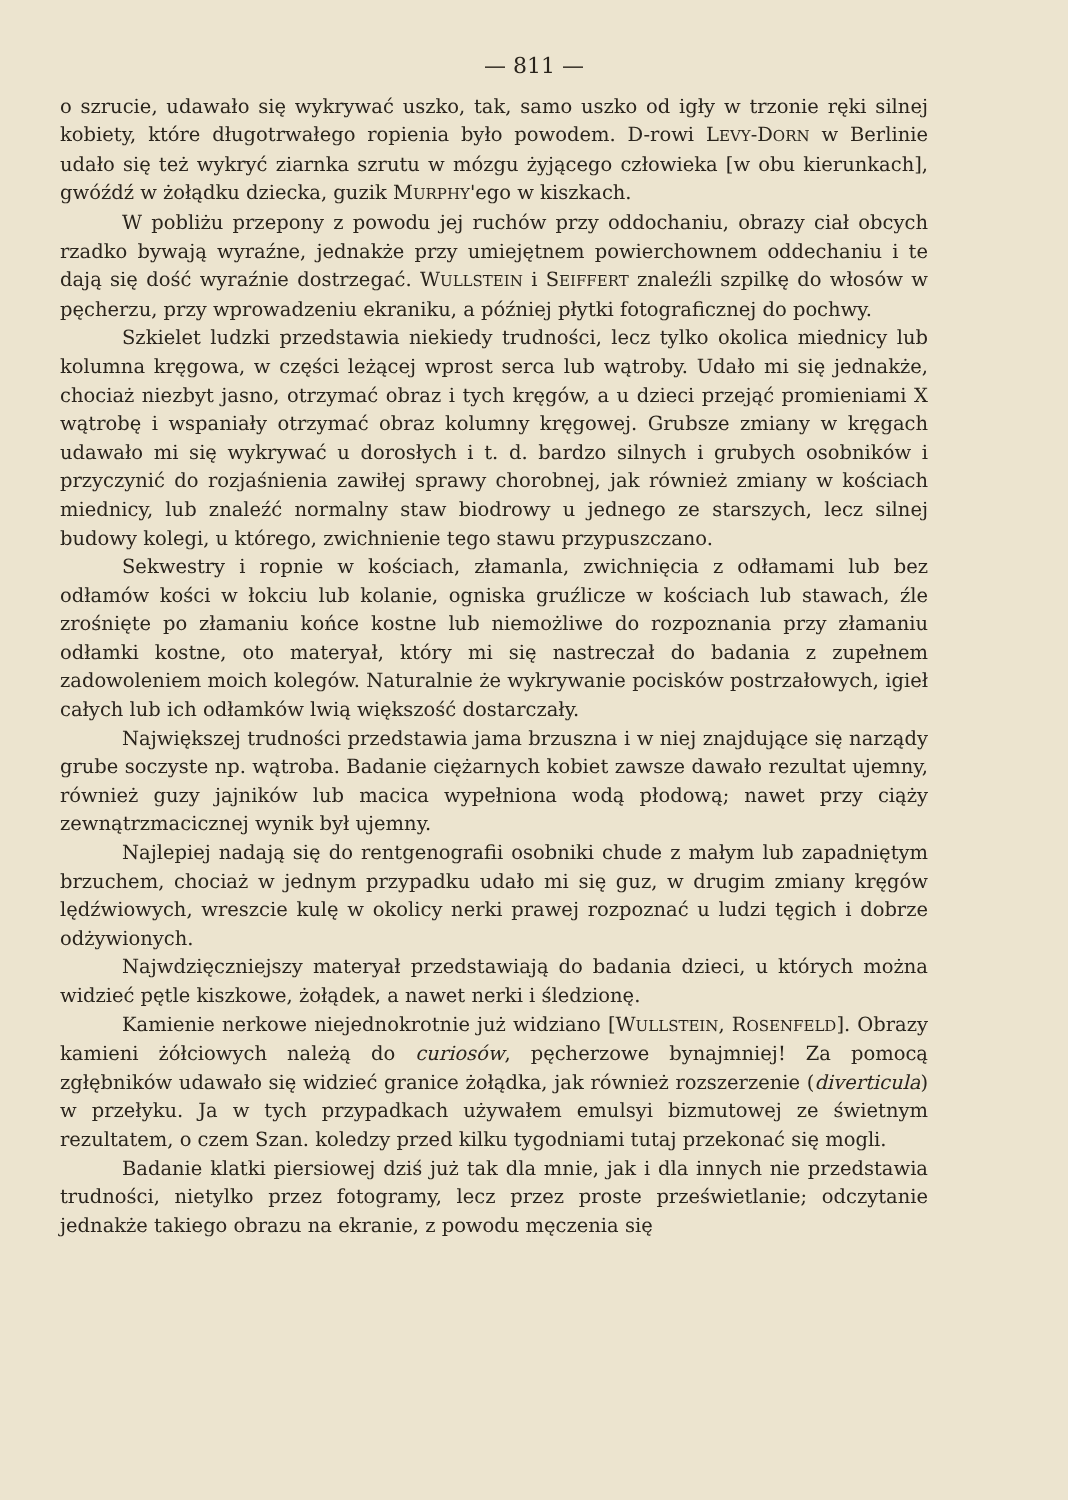— 811 —
o szrucie, udawało się wykrywać uszko, tak, samo uszko od igły w trzonie ręki silnej kobiety, które długotrwałego ropienia było powodem. D-rowi LEVY-DORN w Berlinie udało się też wykryć ziarnka szrutu w mózgu żyjącego człowieka [w obu kierunkach], gwóźdź w żołądku dziecka, guzik MURPHY'ego w kiszkach.
W pobliżu przepony z powodu jej ruchów przy oddochaniu, obrazy ciał obcych rzadko bywają wyraźne, jednakże przy umiejętnem powierchownem oddechaniu i te dają się dość wyraźnie dostrzegać. WULLSTEIN i SEIFFERT znaleźli szpilkę do włosów w pęcherzu, przy wprowadzeniu ekraniku, a później płytki fotograficznej do pochwy.
Szkielet ludzki przedstawia niekiedy trudności, lecz tylko okolica miednicy lub kolumna kręgowa, w części leżącej wprost serca lub wątroby. Udało mi się jednakże, chociaż niezbyt jasno, otrzymać obraz i tych kręgów, a u dzieci przejąć promieniami X wątrobę i wspaniały otrzymać obraz kolumny kręgowej. Grubsze zmiany w kręgach udawało mi się wykrywać u dorosłych i t. d. bardzo silnych i grubych osobników i przyczynić do rozjaśnienia zawiłej sprawy chorobnej, jak również zmiany w kościach miednicy, lub znaleźć normalny staw biodrowy u jednego ze starszych, lecz silnej budowy kolegi, u którego, zwichnienie tego stawu przypuszczano.
Sekwestry i ropnie w kościach, złamanla, zwichnięcia z odłamami lub bez odłamów kości w łokciu lub kolanie, ogniska gruźlicze w kościach lub stawach, źle zrośnięte po złamaniu końce kostne lub niemożliwe do rozpoznania przy złamaniu odłamki kostne, oto materyał, który mi się nastreczał do badania z zupełnem zadowoleniem moich kolegów. Naturalnie że wykrywanie pocisków postrzałowych, igieł całych lub ich odłamków lwią większość dostarczały.
Największej trudności przedstawia jama brzuszna i w niej znajdujące się narządy grube soczyste np. wątroba. Badanie ciężarnych kobiet zawsze dawało rezultat ujemny, również guzy jajników lub macica wypełniona wodą płodową; nawet przy ciąży zewnątrzmacicznej wynik był ujemny.
Najlepiej nadają się do rentgenografii osobniki chude z małym lub zapadniętym brzuchem, chociaż w jednym przypadku udało mi się guz, w drugim zmiany kręgów lędźwiowych, wreszcie kulę w okolicy nerki prawej rozpoznać u ludzi tęgich i dobrze odżywionych.
Najwdzięczniejszy materyał przedstawiają do badania dzieci, u których można widzieć pętle kiszkowe, żołądek, a nawet nerki i śledzionę.
Kamienie nerkowe niejednokrotnie już widziano [WULLSTEIN, ROSENFELD]. Obrazy kamieni żółciowych należą do curiosów, pęcherzowe bynajmniej! Za pomocą zgłębników udawało się widzieć granice żołądka, jak również rozszerzenie (diverticula) w przełyku. Ja w tych przypadkach używałem emulsyi bizmutowej ze świetnym rezultatem, o czem Szan. koledzy przed kilku tygodniami tutaj przekonać się mogli.
Badanie klatki piersiowej dziś już tak dla mnie, jak i dla innych nie przedstawia trudności, nietylko przez fotogramy, lecz przez proste prześwietlanie; odczytanie jednakże takiego obrazu na ekranie, z powodu męczenia się